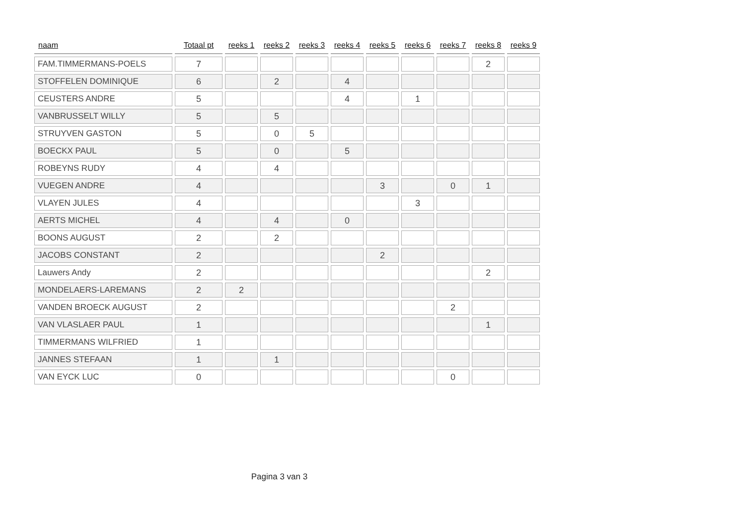| naam | Totaal pt | reeks 1 | reeks 2 | reeks 3 | reeks 4 | reeks 5 | reeks 6 | reeks 7 | reeks 8 | reeks 9 |
| --- | --- | --- | --- | --- | --- | --- | --- | --- | --- | --- |
| FAM.TIMMERMANS-POELS | 7 | | | | | | | | 2 | |
| STOFFELEN DOMINIQUE | 6 | | 2 | | 4 | | | | | |
| CEUSTERS ANDRE | 5 | | | | 4 | | 1 | | | |
| VANBRUSSELT WILLY | 5 | | 5 | | | | | | | |
| STRUYVEN GASTON | 5 | | 0 | 5 | | | | | | |
| BOECKX PAUL | 5 | | 0 | | 5 | | | | | |
| ROBEYNS RUDY | 4 | | 4 | | | | | | | |
| VUEGEN ANDRE | 4 | | | | | 3 | | 0 | 1 | |
| VLAYEN JULES | 4 | | | | | | 3 | | | |
| AERTS MICHEL | 4 | | 4 | | 0 | | | | | |
| BOONS AUGUST | 2 | | 2 | | | | | | | |
| JACOBS CONSTANT | 2 | | | | | 2 | | | | |
| Lauwers Andy | 2 | | | | | | | | 2 | |
| MONDELAERS-LAREMANS | 2 | 2 | | | | | | | | |
| VANDEN BROECK AUGUST | 2 | | | | | | | 2 | | |
| VAN VLASLAER PAUL | 1 | | | | | | | | 1 | |
| TIMMERMANS WILFRIED | 1 | | | | | | | | | |
| JANNES STEFAAN | 1 | | 1 | | | | | | | |
| VAN EYCK LUC | 0 | | | | | | | 0 | | |
Pagina 3 van 3